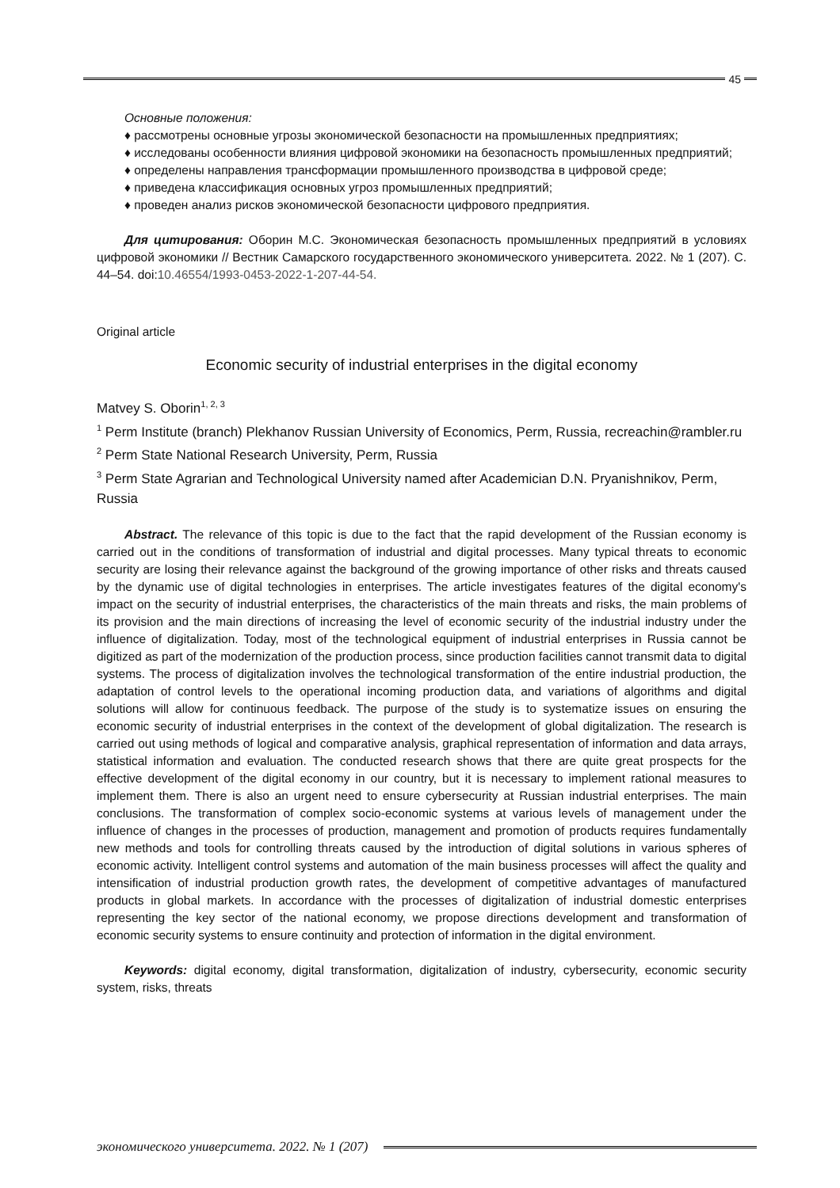45
Основные положения:
♦ рассмотрены основные угрозы экономической безопасности на промышленных предприятиях;
♦ исследованы особенности влияния цифровой экономики на безопасность промышленных предприятий;
♦ определены направления трансформации промышленного производства в цифровой среде;
♦ приведена классификация основных угроз промышленных предприятий;
♦ проведен анализ рисков экономической безопасности цифрового предприятия.
Для цитирования: Оборин М.С. Экономическая безопасность промышленных предприятий в условиях цифровой экономики // Вестник Самарского государственного экономического университета. 2022. № 1 (207). С. 44–54. doi:10.46554/1993-0453-2022-1-207-44-54.
Original article
Economic security of industrial enterprises in the digital economy
Matvey S. Oborin<sup>1, 2, 3</sup>
<sup>1</sup> Perm Institute (branch) Plekhanov Russian University of Economics, Perm, Russia, recreachin@rambler.ru
<sup>2</sup> Perm State National Research University, Perm, Russia
<sup>3</sup> Perm State Agrarian and Technological University named after Academician D.N. Pryanishnikov, Perm, Russia
Abstract. The relevance of this topic is due to the fact that the rapid development of the Russian economy is carried out in the conditions of transformation of industrial and digital processes. Many typical threats to economic security are losing their relevance against the background of the growing importance of other risks and threats caused by the dynamic use of digital technologies in enterprises. The article investigates features of the digital economy's impact on the security of industrial enterprises, the characteristics of the main threats and risks, the main problems of its provision and the main directions of increasing the level of economic security of the industrial industry under the influence of digitalization. Today, most of the technological equipment of industrial enterprises in Russia cannot be digitized as part of the modernization of the production process, since production facilities cannot transmit data to digital systems. The process of digitalization involves the technological transformation of the entire industrial production, the adaptation of control levels to the operational incoming production data, and variations of algorithms and digital solutions will allow for continuous feedback. The purpose of the study is to systematize issues on ensuring the economic security of industrial enterprises in the context of the development of global digitalization. The research is carried out using methods of logical and comparative analysis, graphical representation of information and data arrays, statistical information and evaluation. The conducted research shows that there are quite great prospects for the effective development of the digital economy in our country, but it is necessary to implement rational measures to implement them. There is also an urgent need to ensure cybersecurity at Russian industrial enterprises. The main conclusions. The transformation of complex socio-economic systems at various levels of management under the influence of changes in the processes of production, management and promotion of products requires fundamentally new methods and tools for controlling threats caused by the introduction of digital solutions in various spheres of economic activity. Intelligent control systems and automation of the main business processes will affect the quality and intensification of industrial production growth rates, the development of competitive advantages of manufactured products in global markets. In accordance with the processes of digitalization of industrial domestic enterprises representing the key sector of the national economy, we propose directions development and transformation of economic security systems to ensure continuity and protection of information in the digital environment.
Keywords: digital economy, digital transformation, digitalization of industry, cybersecurity, economic security system, risks, threats
экономического университета. 2022. № 1 (207)